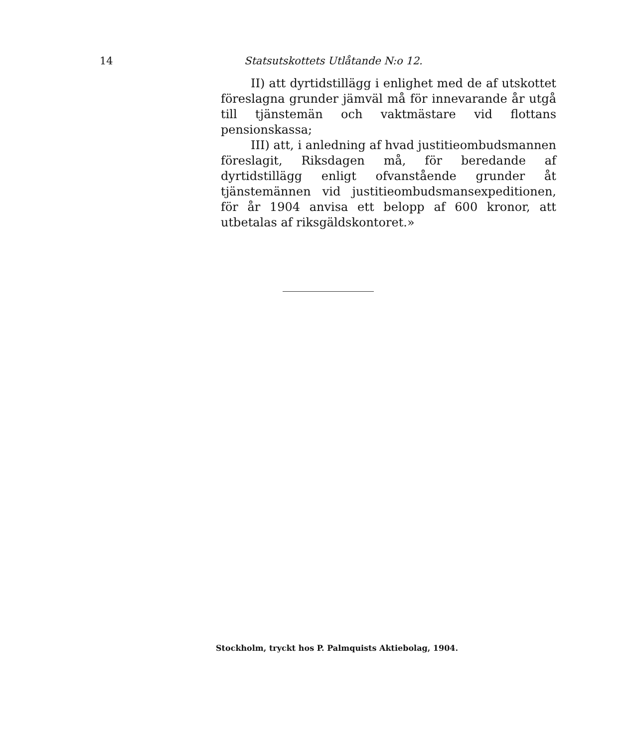14 Statsutskottets Utlåtande N:o 12.
II) att dyrtidstillägg i enlighet med de af utskottet föreslagna grunder jämväl må för innevarande år utgå till tjänstemän och vaktmästare vid flottans pensionskassa;
III) att, i anledning af hvad justitieombudsmannen föreslagit, Riksdagen må, för beredande af dyrtidstillägg enligt ofvanstående grunder åt tjänstemännen vid justitieombudsmansexpeditionen, för år 1904 anvisa ett belopp af 600 kronor, att utbetalas af riksgäldskontoret.»
Stockholm, tryckt hos P. Palmquists Aktiebolag, 1904.